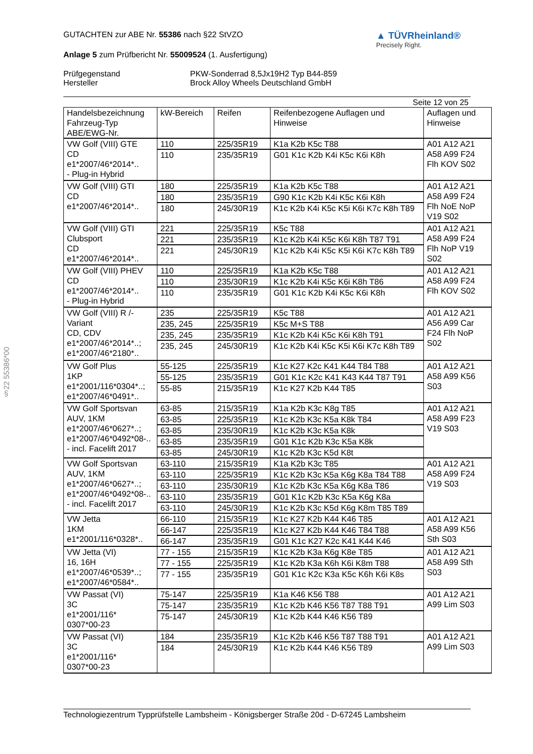§22 55386*00
GUTACHTEN zur ABE Nr. 55386 nach §22 StVZO
Anlage 5 zum Prüfbericht Nr. 55009524 (1. Ausfertigung)
▲ TÜVRheinland®
Precisely Right.
Prüfgegenstand
Hersteller
PKW-Sonderrad 8,5Jx19H2 Typ B44-859
Brock Alloy Wheels Deutschland GmbH
Seite 12 von 25
| Handelsbezeichnung Fahrzeug-Typ ABE/EWG-Nr. | kW-Bereich | Reifen | Reifenbezogene Auflagen und Hinweise | Auflagen und Hinweise |
| --- | --- | --- | --- | --- |
| VW Golf (VIII) GTE CD e1*2007/46*2014*.. - Plug-in Hybrid | 110 | 225/35R19 | K1a K2b K5c T88 | A01 A12 A21 A58 A99 F24 Flh KOV S02 |
| | 110 | 235/35R19 | G01 K1c K2b K4i K5c K6i K8h | |
| VW Golf (VIII) GTI CD e1*2007/46*2014*.. | 180 | 225/35R19 | K1a K2b K5c T88 | A01 A12 A21 A58 A99 F24 Flh NoE NoP V19 S02 |
| | 180 | 235/35R19 | G90 K1c K2b K4i K5c K6i K8h | |
| | 180 | 245/30R19 | K1c K2b K4i K5c K5i K6i K7c K8h T89 | |
| VW Golf (VIII) GTI Clubsport CD e1*2007/46*2014*.. | 221 | 225/35R19 | K5c T88 | A01 A12 A21 A58 A99 F24 Flh NoP V19 S02 |
| | 221 | 235/35R19 | K1c K2b K4i K5c K6i K8h T87 T91 | |
| | 221 | 245/30R19 | K1c K2b K4i K5c K5i K6i K7c K8h T89 | |
| VW Golf (VIII) PHEV CD e1*2007/46*2014*.. - Plug-in Hybrid | 110 | 225/35R19 | K1a K2b K5c T88 | A01 A12 A21 A58 A99 F24 Flh KOV S02 |
| | 110 | 235/30R19 | K1c K2b K4i K5c K6i K8h T86 | |
| | 110 | 235/35R19 | G01 K1c K2b K4i K5c K6i K8h | |
| VW Golf (VIII) R /-Variant CD, CDV e1*2007/46*2014*..; e1*2007/46*2180*.. | 235 | 225/35R19 | K5c T88 | A01 A12 A21 A56 A99 Car F24 Flh NoP S02 |
| | 235, 245 | 225/35R19 | K5c M+S T88 | |
| | 235, 245 | 235/35R19 | K1c K2b K4i K5c K6i K8h T91 | |
| | 235, 245 | 245/30R19 | K1c K2b K4i K5c K5i K6i K7c K8h T89 | |
| VW Golf Plus 1KP e1*2001/116*0304*..; e1*2007/46*0491*.. | 55-125 | 225/35R19 | K1c K27 K2c K41 K44 T84 T88 | A01 A12 A21 A58 A99 K56 S03 |
| | 55-125 | 235/35R19 | G01 K1c K2c K41 K43 K44 T87 T91 | |
| | 55-85 | 215/35R19 | K1c K27 K2b K44 T85 | |
| VW Golf Sportsvan AUV, 1KM e1*2007/46*0627*..; e1*2007/46*0492*08-.. - incl. Facelift 2017 | 63-85 | 215/35R19 | K1a K2b K3c K8g T85 | A01 A12 A21 A58 A99 F23 V19 S03 |
| | 63-85 | 225/35R19 | K1c K2b K3c K5a K8k T84 | |
| | 63-85 | 235/30R19 | K1c K2b K3c K5a K8k | |
| | 63-85 | 235/35R19 | G01 K1c K2b K3c K5a K8k | |
| | 63-85 | 245/30R19 | K1c K2b K3c K5d K8t | |
| VW Golf Sportsvan AUV, 1KM e1*2007/46*0627*..; e1*2007/46*0492*08-.. - incl. Facelift 2017 | 63-110 | 215/35R19 | K1a K2b K3c T85 | A01 A12 A21 A58 A99 F24 V19 S03 |
| | 63-110 | 225/35R19 | K1c K2b K3c K5a K6g K8a T84 T88 | |
| | 63-110 | 235/30R19 | K1c K2b K3c K5a K6g K8a T86 | |
| | 63-110 | 235/35R19 | G01 K1c K2b K3c K5a K6g K8a | |
| | 63-110 | 245/30R19 | K1c K2b K3c K5d K6g K8m T85 T89 | |
| VW Jetta 1KM e1*2001/116*0328*.. | 66-110 | 215/35R19 | K1c K27 K2b K44 K46 T85 | A01 A12 A21 A58 A99 K56 Sth S03 |
| | 66-147 | 225/35R19 | K1c K27 K2b K44 K46 T84 T88 | |
| | 66-147 | 235/35R19 | G01 K1c K27 K2c K41 K44 K46 | |
| VW Jetta (VI) 16, 16H e1*2007/46*0539*..; e1*2007/46*0584*.. | 77 - 155 | 215/35R19 | K1c K2b K3a K6g K8e T85 | A01 A12 A21 A58 A99 Sth S03 |
| | 77 - 155 | 225/35R19 | K1c K2b K3a K6h K6i K8m T88 | |
| | 77 - 155 | 235/35R19 | G01 K1c K2c K3a K5c K6h K6i K8s | |
| VW Passat (VI) 3C e1*2001/116* 0307*00-23 | 75-147 | 225/35R19 | K1a K46 K56 T88 | A01 A12 A21 A99 Lim S03 |
| | 75-147 | 235/35R19 | K1c K2b K46 K56 T87 T88 T91 | |
| | 75-147 | 245/30R19 | K1c K2b K44 K46 K56 T89 | |
| VW Passat (VI) 3C e1*2001/116* 0307*00-23 | 184 | 235/35R19 | K1c K2b K46 K56 T87 T88 T91 | A01 A12 A21 A99 Lim S03 |
| | 184 | 245/30R19 | K1c K2b K44 K46 K56 T89 | |
Technologiezentrum Typprüfstelle Lambsheim - Königsberger Straße 20d - D-67245 Lambsheim